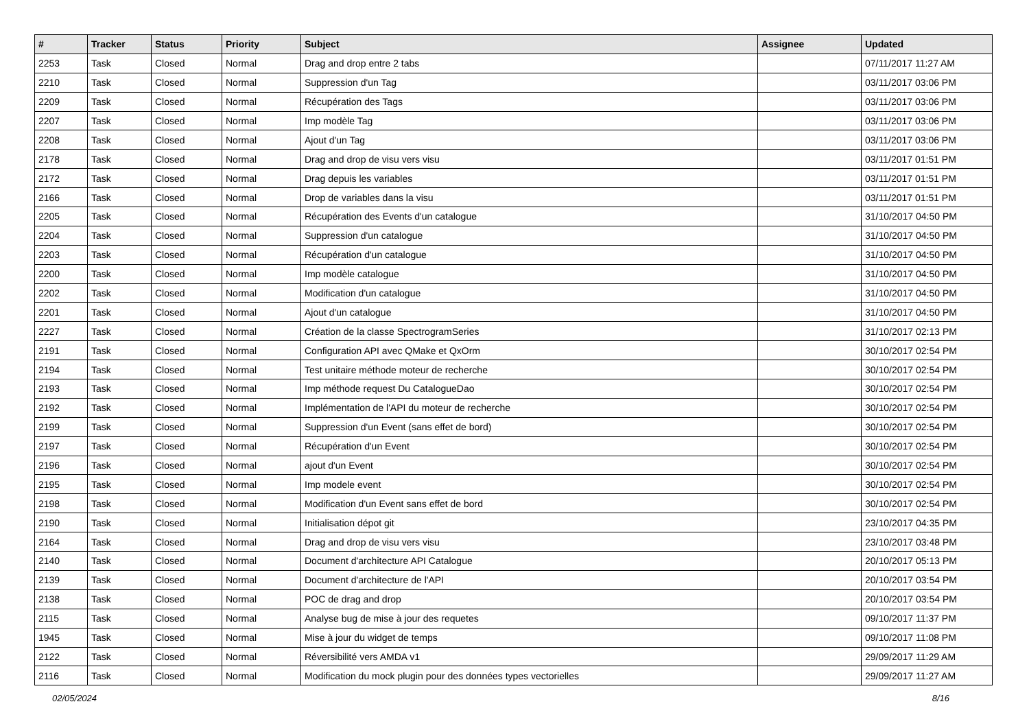| # | Tracker | Status | Priority | Subject | Assignee | Updated |
| --- | --- | --- | --- | --- | --- | --- |
| 2253 | Task | Closed | Normal | Drag and drop entre 2 tabs | | 07/11/2017 11:27 AM |
| 2210 | Task | Closed | Normal | Suppression d'un Tag | | 03/11/2017 03:06 PM |
| 2209 | Task | Closed | Normal | Récupération des Tags | | 03/11/2017 03:06 PM |
| 2207 | Task | Closed | Normal | Imp modèle Tag | | 03/11/2017 03:06 PM |
| 2208 | Task | Closed | Normal | Ajout d'un Tag | | 03/11/2017 03:06 PM |
| 2178 | Task | Closed | Normal | Drag and drop de visu vers visu | | 03/11/2017 01:51 PM |
| 2172 | Task | Closed | Normal | Drag depuis les variables | | 03/11/2017 01:51 PM |
| 2166 | Task | Closed | Normal | Drop de variables dans la visu | | 03/11/2017 01:51 PM |
| 2205 | Task | Closed | Normal | Récupération des Events d'un catalogue | | 31/10/2017 04:50 PM |
| 2204 | Task | Closed | Normal | Suppression d'un catalogue | | 31/10/2017 04:50 PM |
| 2203 | Task | Closed | Normal | Récupération d'un catalogue | | 31/10/2017 04:50 PM |
| 2200 | Task | Closed | Normal | Imp modèle catalogue | | 31/10/2017 04:50 PM |
| 2202 | Task | Closed | Normal | Modification d'un catalogue | | 31/10/2017 04:50 PM |
| 2201 | Task | Closed | Normal | Ajout d'un catalogue | | 31/10/2017 04:50 PM |
| 2227 | Task | Closed | Normal | Création de la classe SpectrogramSeries | | 31/10/2017 02:13 PM |
| 2191 | Task | Closed | Normal | Configuration API avec QMake et QxOrm | | 30/10/2017 02:54 PM |
| 2194 | Task | Closed | Normal | Test unitaire méthode moteur de recherche | | 30/10/2017 02:54 PM |
| 2193 | Task | Closed | Normal | Imp méthode request Du CatalogueDao | | 30/10/2017 02:54 PM |
| 2192 | Task | Closed | Normal | Implémentation de l'API du moteur de recherche | | 30/10/2017 02:54 PM |
| 2199 | Task | Closed | Normal | Suppression d'un Event (sans effet de bord) | | 30/10/2017 02:54 PM |
| 2197 | Task | Closed | Normal | Récupération d'un Event | | 30/10/2017 02:54 PM |
| 2196 | Task | Closed | Normal | ajout d'un Event | | 30/10/2017 02:54 PM |
| 2195 | Task | Closed | Normal | Imp modele event | | 30/10/2017 02:54 PM |
| 2198 | Task | Closed | Normal | Modification d'un Event sans effet de bord | | 30/10/2017 02:54 PM |
| 2190 | Task | Closed | Normal | Initialisation dépot git | | 23/10/2017 04:35 PM |
| 2164 | Task | Closed | Normal | Drag and drop de visu vers visu | | 23/10/2017 03:48 PM |
| 2140 | Task | Closed | Normal | Document d'architecture API Catalogue | | 20/10/2017 05:13 PM |
| 2139 | Task | Closed | Normal | Document d'architecture de l'API | | 20/10/2017 03:54 PM |
| 2138 | Task | Closed | Normal | POC de drag and drop | | 20/10/2017 03:54 PM |
| 2115 | Task | Closed | Normal | Analyse bug de mise à jour des requetes | | 09/10/2017 11:37 PM |
| 1945 | Task | Closed | Normal | Mise à jour du widget de temps | | 09/10/2017 11:08 PM |
| 2122 | Task | Closed | Normal | Réversibilité vers AMDA v1 | | 29/09/2017 11:29 AM |
| 2116 | Task | Closed | Normal | Modification du mock plugin pour des données types vectorielles | | 29/09/2017 11:27 AM |
02/05/2024 8/16